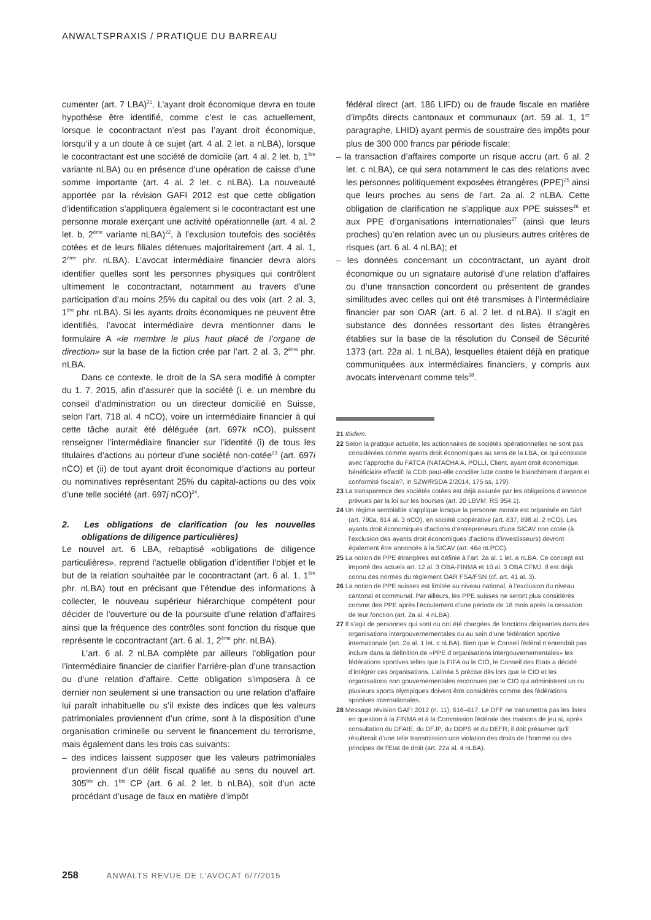ANWALTSPRAXIS / PRATIQUE DU BARREAU
cumenter (art. 7 LBA)<sup>21</sup>. L’ayant droit économique devra en toute hypothèse être identifié, comme c’est le cas actuellement, lorsque le cocontractant n’est pas l’ayant droit économique, lorsqu’il y a un doute à ce sujet (art. 4 al. 2 let. a nLBA), lorsque le cocontractant est une société de domicile (art. 4 al. 2 let. b, 1<sup>ère</sup> variante nLBA) ou en présence d’une opération de caisse d’une somme importante (art. 4 al. 2 let. c nLBA). La nouveauté apportée par la révision GAFI 2012 est que cette obligation d’identification s’appliquera également si le cocontractant est une personne morale exerçant une activité opérationnelle (art. 4 al. 2 let. b, 2<sup>ème</sup> variante nLBA)<sup>22</sup>, à l’exclusion toutefois des sociétés cotées et de leurs filiales détenues majoritairement (art. 4 al. 1, 2<sup>ème</sup> phr. nLBA). L’avocat intermédiaire financier devra alors identifier quelles sont les personnes physiques qui contrôlent ultimement le cocontractant, notamment au travers d’une participation d’au moins 25% du capital ou des voix (art. 2 al. 3, 1<sup>ère</sup> phr. nLBA). Si les ayants droits économiques ne peuvent être identifiés, l’avocat intermédiaire devra mentionner dans le formulaire A «le membre le plus haut placé de l’organe de direction» sur la base de la fiction crée par l’art. 2 al. 3, 2<sup>ème</sup> phr. nLBA.
Dans ce contexte, le droit de la SA sera modifié à compter du 1. 7. 2015, afin d’assurer que la société (i. e. un membre du conseil d’administration ou un directeur domicilié en Suisse, selon l’art. 718 al. 4 nCO), voire un intermédiaire financier à qui cette tâche aurait été déléguée (art. 697k nCO), puissent renseigner l’intermédiaire financier sur l’identité (i) de tous les titulaires d’actions au porteur d’une société non-cotée<sup>23</sup> (art. 697i nCO) et (ii) de tout ayant droit économique d’actions au porteur ou nominatives représentant 25% du capital-actions ou des voix d’une telle société (art. 697j nCO)<sup>24</sup>.
2. Les obligations de clarification (ou les nouvelles obligations de diligence particulières)
Le nouvel art. 6 LBA, rebaptisé «obligations de diligence particulières», reprend l’actuelle obligation d’identifier l’objet et le but de la relation souhaitée par le cocontractant (art. 6 al. 1, 1<sup>ère</sup> phr. nLBA) tout en précisant que l’étendue des informations à collecter, le nouveau supérieur hiérarchique compétent pour décider de l’ouverture ou de la poursuite d’une relation d’affaires ainsi que la fréquence des contrôles sont fonction du risque que représente le cocontractant (art. 6 al. 1, 2<sup>ème</sup> phr. nLBA).
L’art. 6 al. 2 nLBA complète par ailleurs l’obligation pour l’intermédiaire financier de clarifier l’arrière-plan d’une transaction ou d’une relation d’affaire. Cette obligation s’imposera à ce dernier non seulement si une transaction ou une relation d’affaire lui paraît inhabituelle ou s’il existe des indices que les valeurs patrimoniales proviennent d’un crime, sont à la disposition d’une organisation criminelle ou servent le financement du terrorisme, mais également dans les trois cas suivants:
– des indices laissent supposer que les valeurs patrimoniales proviennent d’un délit fiscal qualifié au sens du nouvel art. 305<sup>bis</sup> ch. 1<sup>bis</sup> CP (art. 6 al. 2 let. b nLBA), soit d’un acte procédant d’usage de faux en matière d’impôt
fédéral direct (art. 186 LIFD) ou de fraude fiscale en matière d’impôts directs cantonaux et communaux (art. 59 al. 1, 1<sup>er</sup> paragraphe, LHID) ayant permis de soustraire des impôts pour plus de 300 000 francs par période fiscale;
– la transaction d’affaires comporte un risque accru (art. 6 al. 2 let. c nLBA), ce qui sera notamment le cas des relations avec les personnes politiquement exposées étrangères (PPE)<sup>25</sup> ainsi que leurs proches au sens de l’art. 2a al. 2 nLBA. Cette obligation de clarification ne s’applique aux PPE suisses<sup>26</sup> et aux PPE d’organisations internationales<sup>27</sup> (ainsi que leurs proches) qu’en relation avec un ou plusieurs autres critères de risques (art. 6 al. 4 nLBA); et
– les données concernant un cocontractant, un ayant droit économique ou un signataire autorisé d’une relation d’affaires ou d’une transaction concordent ou présentent de grandes similitudes avec celles qui ont été transmises à l’intermédiaire financier par son OAR (art. 6 al. 2 let. d nLBA). Il s’agit en substance des données ressortant des listes étrangères établies sur la base de la résolution du Conseil de Sécurité 1373 (art. 22a al. 1 nLBA), lesquelles étaient déjà en pratique communiquées aux intermédiaires financiers, y compris aux avocats intervenant comme tels<sup>28</sup>.
21 Ibidem.
22 Selon la pratique actuelle, les actionnaires de sociétés opérationnelles ne sont pas considérées comme ayants droit économiques au sens de la LBA, ce qui contraste avec l’approche du FATCA (NATACHA A. POLLI, Client, ayant droit économique, bénéficiaire effectif: la CDB peut-elle concilier lutte contre le blanchiment d’argent et conformité fiscale?, in SZW/RSDA 2/2014, 175 ss, 179).
23 La transparence des sociétés cotées est déjà assurée par les obligations d’annonce prévues par la loi sur les bourses (art. 20 LBVM; RS 954.1).
24 Un régime semblable s’applique lorsque la personne morale est organisée en Sàrl (art. 790a, 814 al. 3 nCO), en société coopérative (art. 837, 898 al. 2 nCO). Les ayants droit économiques d’actions d’entrepreneurs d’une SICAV non cotée (à l’exclusion des ayants droit économiques d’actions d’investisseurs) devront également être annoncés à la SICAV (art. 46a nLPCC).
25 La notion de PPE étrangères est définie à l’art. 2a al. 1 let. a nLBA. Ce concept est importé des actuels art. 12 al. 3 OBA-FINMA et 10 al. 3 OBA CFMJ. Il est déjà connu des normes du règlement OAR FSA/FSN (cf. art. 41 al. 3).
26 La notion de PPE suisses est limitée au niveau national, à l’exclusion du niveau cantonal et communal. Par ailleurs, les PPE suisses ne seront plus considérés comme des PPE après l’écoulement d’une période de 18 mois après la cessation de leur fonction (art. 2a al. 4 nLBA).
27 Il s’agit de personnes qui sont ou ont été chargées de fonctions dirigeantes dans des organisations intergouvernementales ou au sein d’une fédération sportive internationale (art. 2a al. 1 let. c nLBA). Bien que le Conseil fédéral n’entendait pas inclure dans la définition de «PPE d’organisations intergouvernementales» les fédérations sportives telles que la FIFA ou le CIO, le Conseil des Etats a décidé d’intégrer ces organisations. L’alinéa 5 précise dès lors que le CIO et les organisations non gouvernementales reconnues par le CIO qui administrent un ou plusieurs sports olympiques doivent être considérés comme des fédérations sportives internationales.
28 Message révision GAFI 2012 (n. 11), 616–617. Le DFF ne transmettra pas les listes en question à la FINMA et à la Commission fédérale des maisons de jeu si, après consultation du DFAIE, du DFJP, du DDPS et du DEFR, il doit présumer qu’il résulterait d’une telle transmission une violation des droits de l’homme ou des principes de l’Etat de droit (art. 22a al. 4 nLBA).
258 ANWALTS REVUE DE L’AVOCAT 6/7/2015